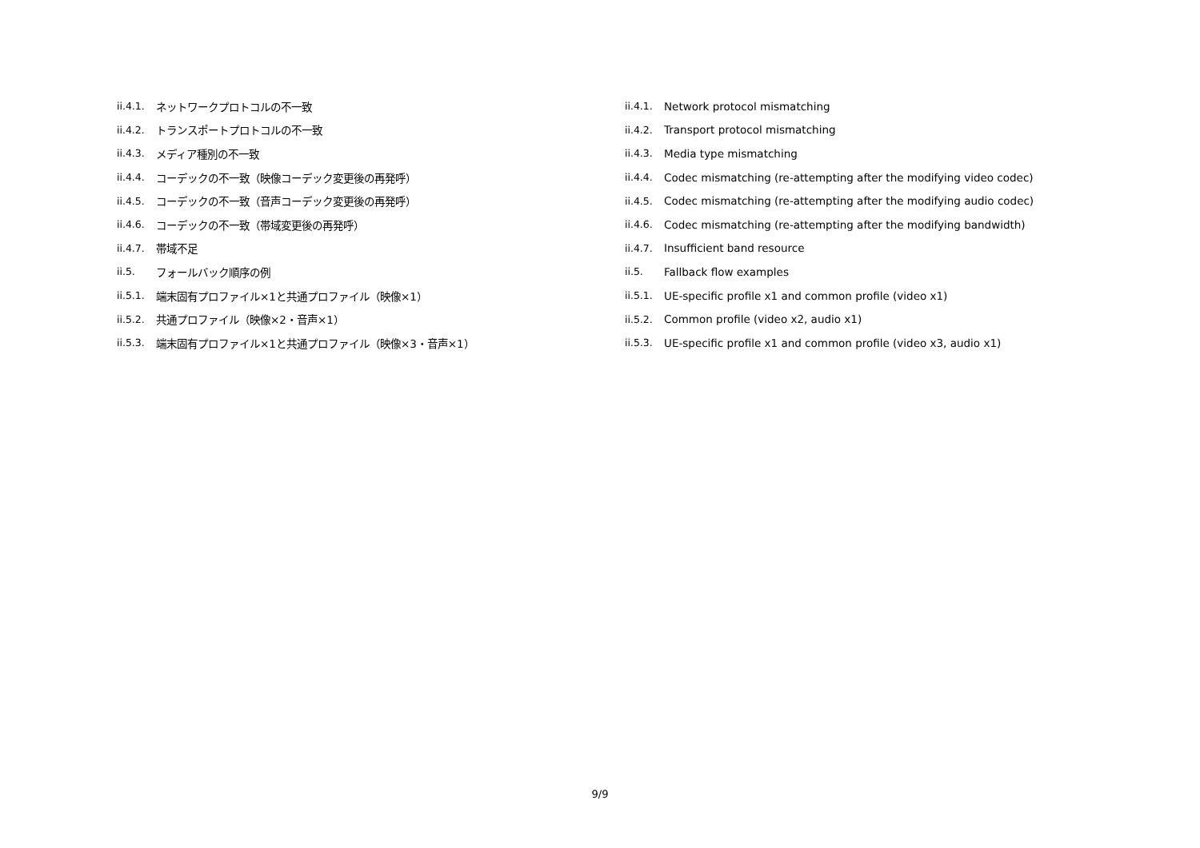ii.4.1. ネットワークプロトコルの不一致
ii.4.2. トランスポートプロトコルの不一致
ii.4.3. メディア種別の不一致
ii.4.4. コーデックの不一致（映像コーデック変更後の再発呼）
ii.4.5. コーデックの不一致（音声コーデック変更後の再発呼）
ii.4.6. コーデックの不一致（帯域変更後の再発呼）
ii.4.7. 帯域不足
ii.5. フォールバック順序の例
ii.5.1. 端末固有プロファイル×1と共通プロファイル（映像×1）
ii.5.2. 共通プロファイル（映像×2・音声×1）
ii.5.3. 端末固有プロファイル×1と共通プロファイル（映像×3・音声×1）
ii.4.1. Network protocol mismatching
ii.4.2. Transport protocol mismatching
ii.4.3. Media type mismatching
ii.4.4. Codec mismatching (re-attempting after the modifying video codec)
ii.4.5. Codec mismatching (re-attempting after the modifying audio codec)
ii.4.6. Codec mismatching (re-attempting after the modifying bandwidth)
ii.4.7. Insufficient band resource
ii.5. Fallback flow examples
ii.5.1. UE-specific profile x1 and common profile (video x1)
ii.5.2. Common profile (video x2, audio x1)
ii.5.3. UE-specific profile x1 and common profile (video x3, audio x1)
9/9